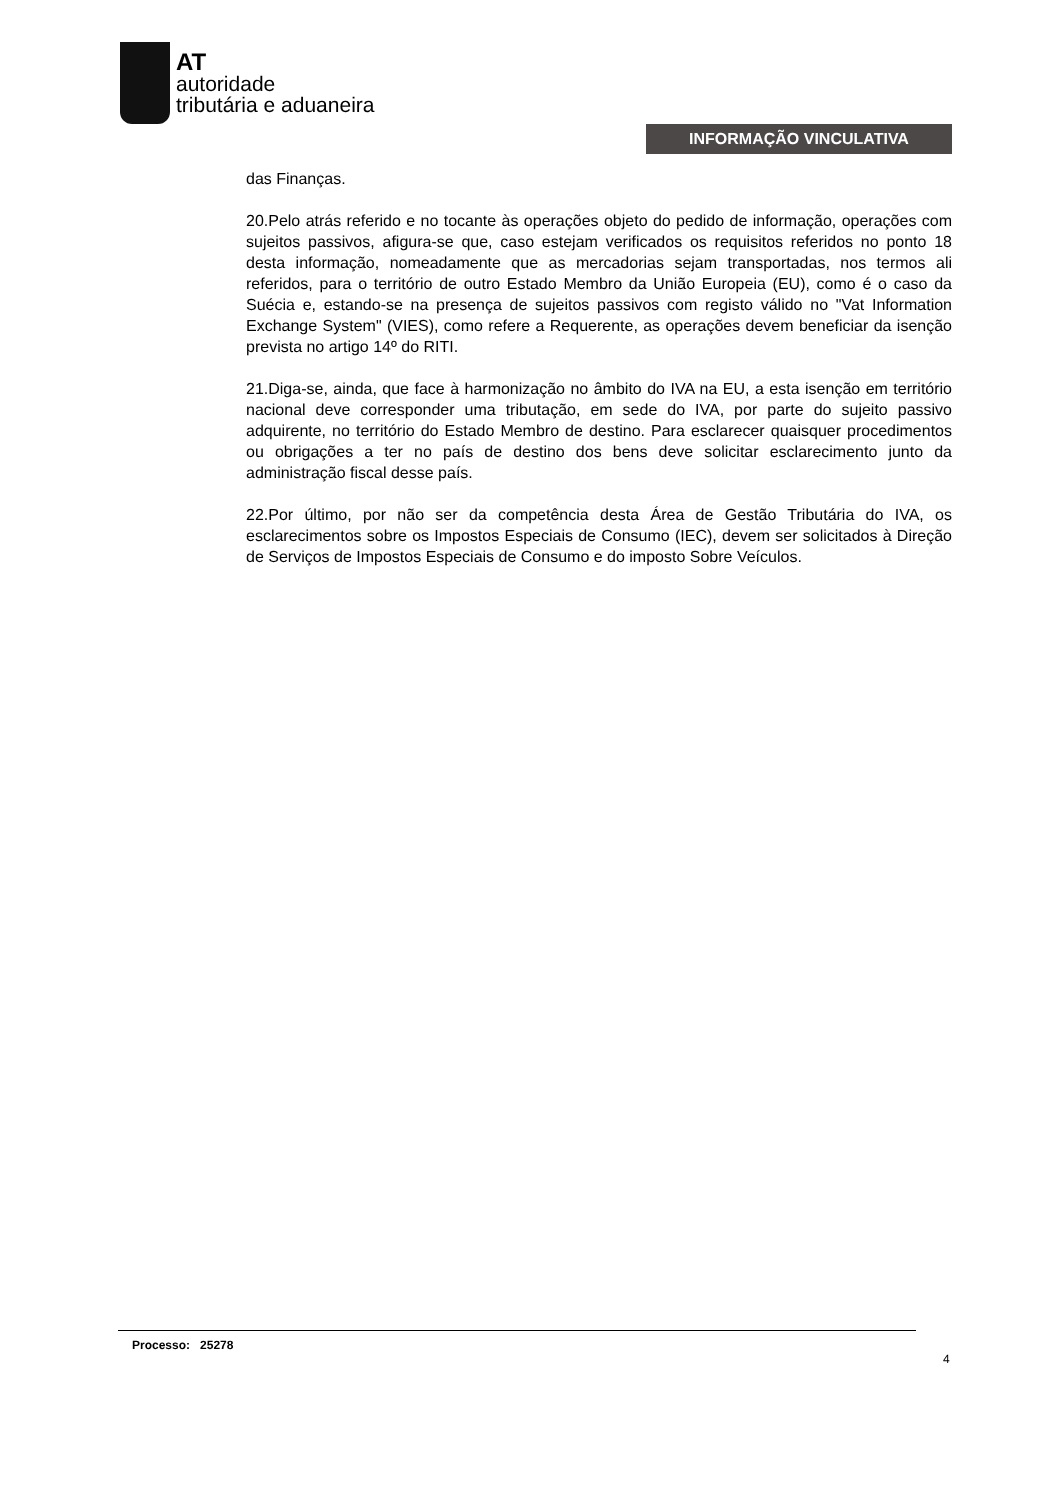AT
autoridade
tributária e aduaneira
INFORMAÇÃO VINCULATIVA
das Finanças.
20.Pelo atrás referido e no tocante às operações objeto do pedido de informação, operações com sujeitos passivos, afigura-se que, caso estejam verificados os requisitos referidos no ponto 18 desta informação, nomeadamente que as mercadorias sejam transportadas, nos termos ali referidos, para o território de outro Estado Membro da União Europeia (EU), como é o caso da Suécia e, estando-se na presença de sujeitos passivos com registo válido no "Vat Information Exchange System" (VIES), como refere a Requerente, as operações devem beneficiar da isenção prevista no artigo 14º do RITI.
21.Diga-se, ainda, que face à harmonização no âmbito do IVA na EU, a esta isenção em território nacional deve corresponder uma tributação, em sede do IVA, por parte do sujeito passivo adquirente, no território do Estado Membro de destino. Para esclarecer quaisquer procedimentos ou obrigações a ter no país de destino dos bens deve solicitar esclarecimento junto da administração fiscal desse país.
22.Por último, por não ser da competência desta Área de Gestão Tributária do IVA, os esclarecimentos sobre os Impostos Especiais de Consumo (IEC), devem ser solicitados à Direção de Serviços de Impostos Especiais de Consumo e do imposto Sobre Veículos.
Processo: 25278
4